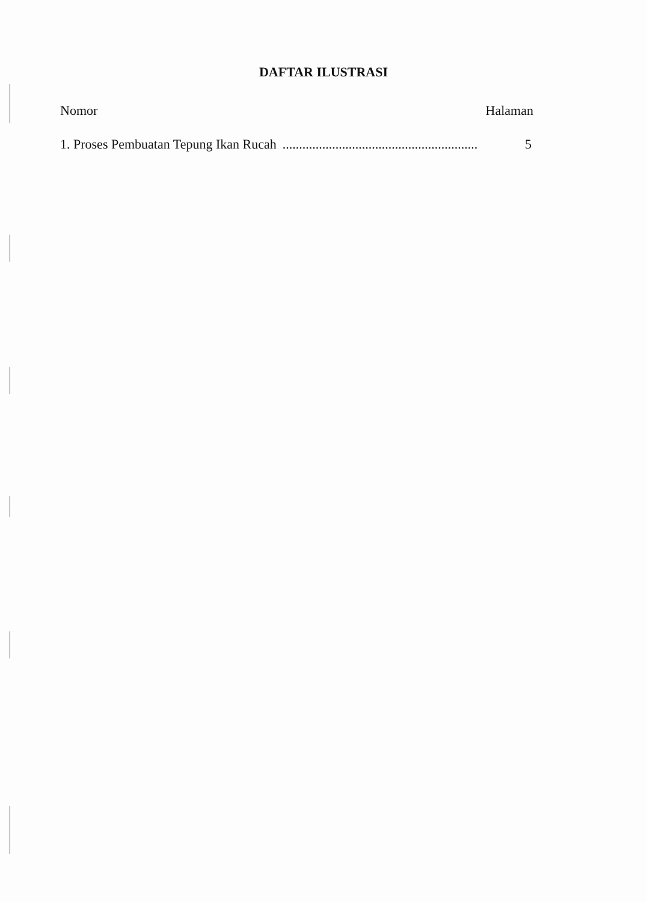DAFTAR ILUSTRASI
Nomor Halaman
1. Proses Pembuatan Tepung Ikan Rucah ........................................................................ 5